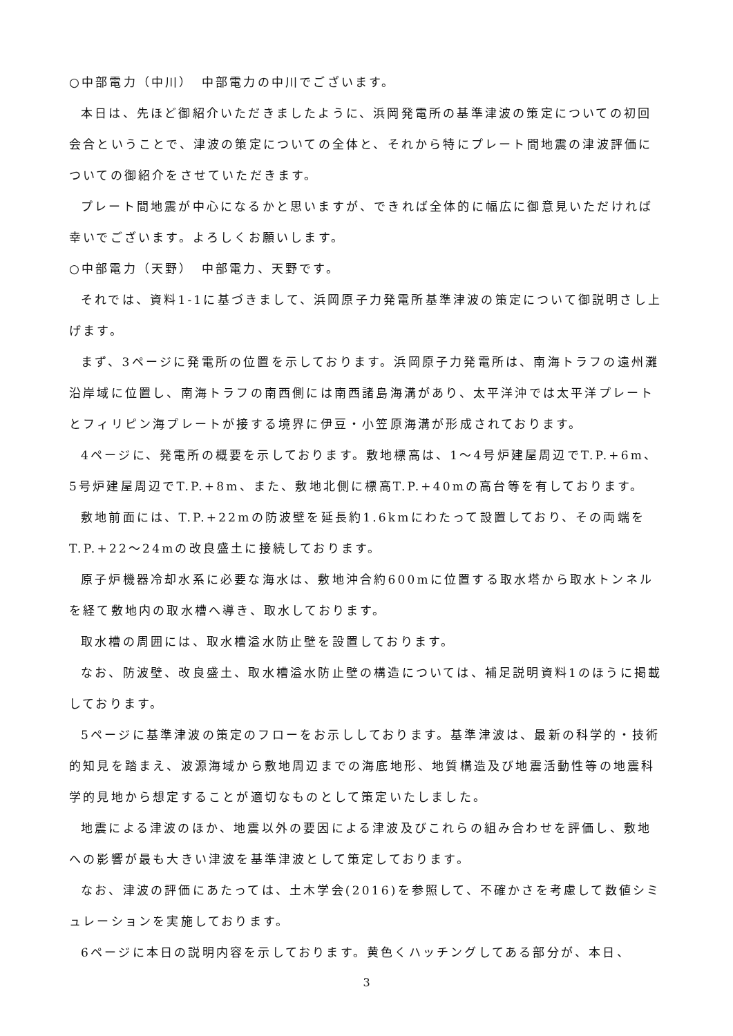○中部電力（中川）　中部電力の中川でございます。
本日は、先ほど御紹介いただきましたように、浜岡発電所の基準津波の策定についての初回会合ということで、津波の策定についての全体と、それから特にプレート間地震の津波評価についての御紹介をさせていただきます。
プレート間地震が中心になるかと思いますが、できれば全体的に幅広に御意見いただければ幸いでございます。よろしくお願いします。
○中部電力（天野）　中部電力、天野です。
それでは、資料1-1に基づきまして、浜岡原子力発電所基準津波の策定について御説明さし上げます。
まず、3ページに発電所の位置を示しております。浜岡原子力発電所は、南海トラフの遠州灘沿岸域に位置し、南海トラフの南西側には南西諸島海溝があり、太平洋沖では太平洋プレートとフィリピン海プレートが接する境界に伊豆・小笠原海溝が形成されております。
4ページに、発電所の概要を示しております。敷地標高は、1～4号炉建屋周辺でT.P.+6m、5号炉建屋周辺でT.P.+8m、また、敷地北側に標高T.P.+40mの高台等を有しております。
敷地前面には、T.P.+22mの防波壁を延長約1.6kmにわたって設置しており、その両端をT.P.+22～24mの改良盛土に接続しております。
原子炉機器冷却水系に必要な海水は、敷地沖合約600mに位置する取水塔から取水トンネルを経て敷地内の取水槽へ導き、取水しております。
取水槽の周囲には、取水槽溢水防止壁を設置しております。
なお、防波壁、改良盛土、取水槽溢水防止壁の構造については、補足説明資料1のほうに掲載しております。
5ページに基準津波の策定のフローをお示ししております。基準津波は、最新の科学的・技術的知見を踏まえ、波源海域から敷地周辺までの海底地形、地質構造及び地震活動性等の地震科学的見地から想定することが適切なものとして策定いたしました。
地震による津波のほか、地震以外の要因による津波及びこれらの組み合わせを評価し、敷地への影響が最も大きい津波を基準津波として策定しております。
なお、津波の評価にあたっては、土木学会(2016)を参照して、不確かさを考慮して数値シミュレーションを実施しております。
6ページに本日の説明内容を示しております。黄色くハッチングしてある部分が、本日、
3